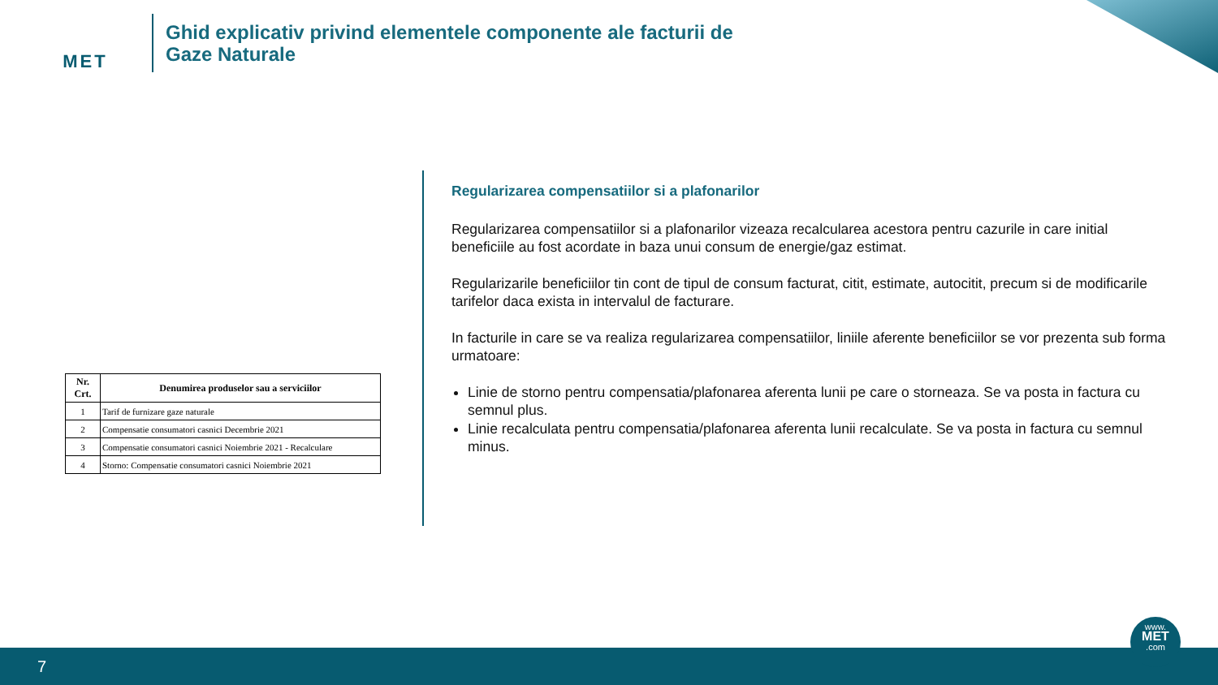MET
Ghid explicativ privind elementele componente ale facturii de
Gaze Naturale
| Nr. Crt. | Denumirea produselor sau a serviciilor |
| --- | --- |
| 1 | Tarif de furnizare gaze naturale |
| 2 | Compensatie consumatori casnici Decembrie 2021 |
| 3 | Compensatie consumatori casnici Noiembrie 2021 - Recalculare |
| 4 | Storno: Compensatie consumatori casnici Noiembrie 2021 |
Regularizarea compensatiilor si a plafonarilor
Regularizarea compensatiilor si a plafonarilor vizeaza recalcularea acestora pentru cazurile in care initial beneficiile au fost acordate in baza unui consum de energie/gaz estimat.
Regularizarile beneficiilor tin cont de tipul de consum facturat, citit, estimate, autocitit, precum si de modificarile tarifelor daca exista in intervalul de facturare.
In facturile in care se va realiza regularizarea compensatiilor, liniile aferente beneficiilor se vor prezenta sub forma urmatoare:
Linie de storno pentru compensatia/plafonarea aferenta lunii pe care o storneaza. Se va posta in factura cu semnul plus.
Linie recalculata pentru compensatia/plafonarea aferenta lunii recalculate. Se va posta in factura cu semnul minus.
7
www.
MET
.com